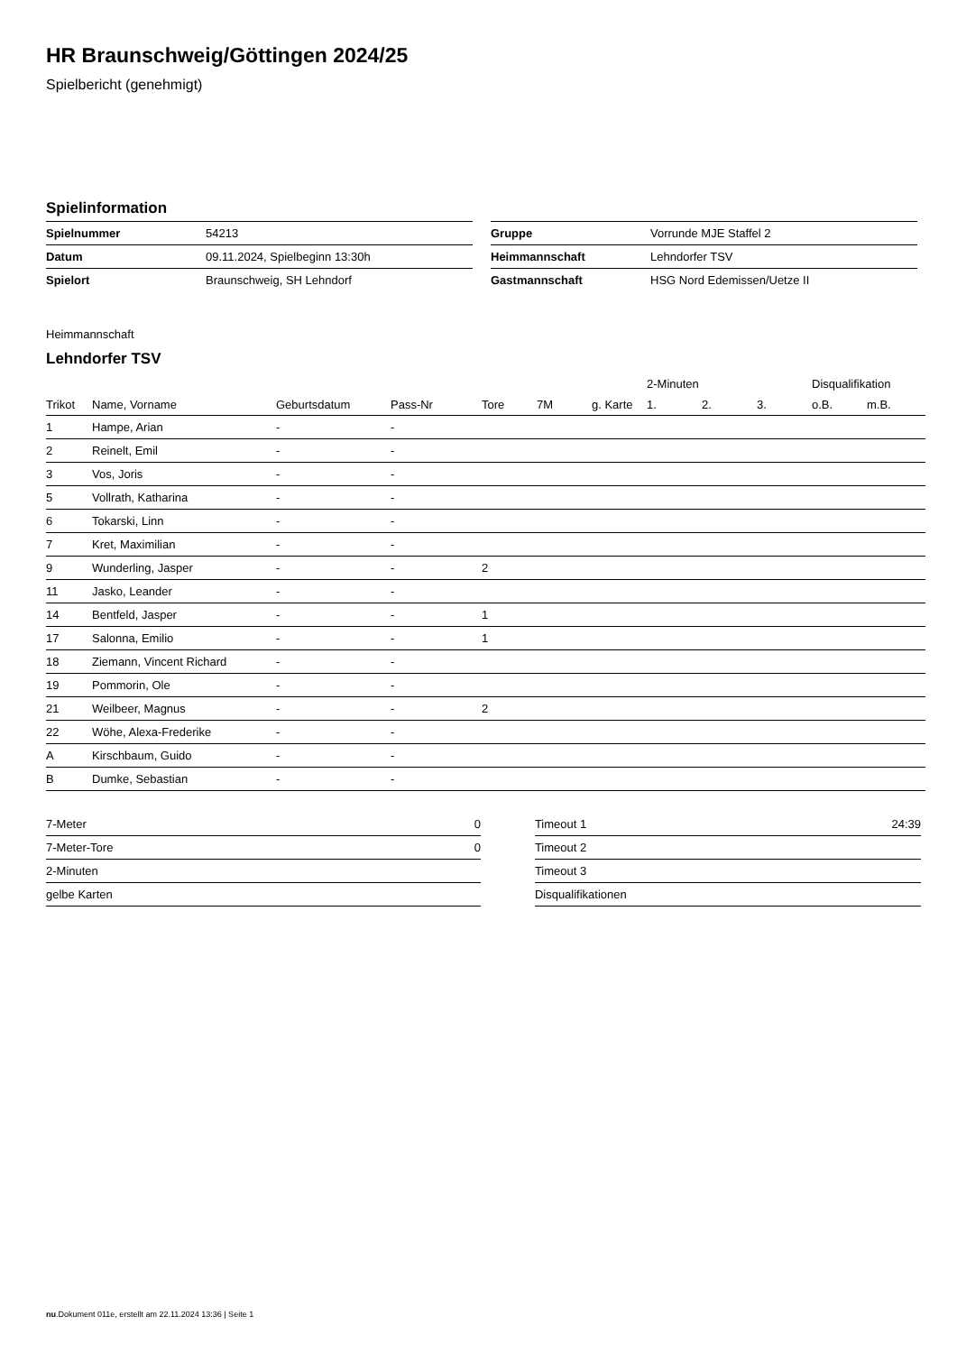HR Braunschweig/Göttingen 2024/25
Spielbericht (genehmigt)
Spielinformation
| Spielnummer | 54213 |
| Datum | 09.11.2024, Spielbeginn 13:30h |
| Spielort | Braunschweig, SH Lehndorf |
| Gruppe | Vorrunde MJE Staffel 2 |
| Heimmannschaft | Lehndorfer TSV |
| Gastmannschaft | HSG Nord Edemissen/Uetze II |
Heimmannschaft
Lehndorfer TSV
| | | | | | | | 2-Minuten | | | Disqualifikation | |
| --- | --- | --- | --- | --- | --- | --- | --- | --- | --- | --- | --- |
| Trikot | Name, Vorname | Geburtsdatum | Pass-Nr | Tore | 7M | g. Karte | 1. | 2. | 3. | o.B. | m.B. |
| 1 | Hampe, Arian | - | - | | | | | | | | |
| 2 | Reinelt, Emil | - | - | | | | | | | | |
| 3 | Vos, Joris | - | - | | | | | | | | |
| 5 | Vollrath, Katharina | - | - | | | | | | | | |
| 6 | Tokarski, Linn | - | - | | | | | | | | |
| 7 | Kret, Maximilian | - | - | | | | | | | | |
| 9 | Wunderling, Jasper | - | - | 2 | | | | | | | |
| 11 | Jasko, Leander | - | - | | | | | | | | |
| 14 | Bentfeld, Jasper | - | - | 1 | | | | | | | |
| 17 | Salonna, Emilio | - | - | 1 | | | | | | | |
| 18 | Ziemann, Vincent Richard | - | - | | | | | | | | |
| 19 | Pommorin, Ole | - | - | | | | | | | | |
| 21 | Weilbeer, Magnus | - | - | 2 | | | | | | | |
| 22 | Wöhe, Alexa-Frederike | - | - | | | | | | | | |
| A | Kirschbaum, Guido | - | - | | | | | | | | |
| B | Dumke, Sebastian | - | - | | | | | | | | |
| 7-Meter | 0 |
| 7-Meter-Tore | 0 |
| 2-Minuten | |
| gelbe Karten | |
| Timeout 1 | 24:39 |
| Timeout 2 | |
| Timeout 3 | |
| Disqualifikationen | |
nu.Dokument 011e, erstellt am 22.11.2024 13:36 | Seite 1